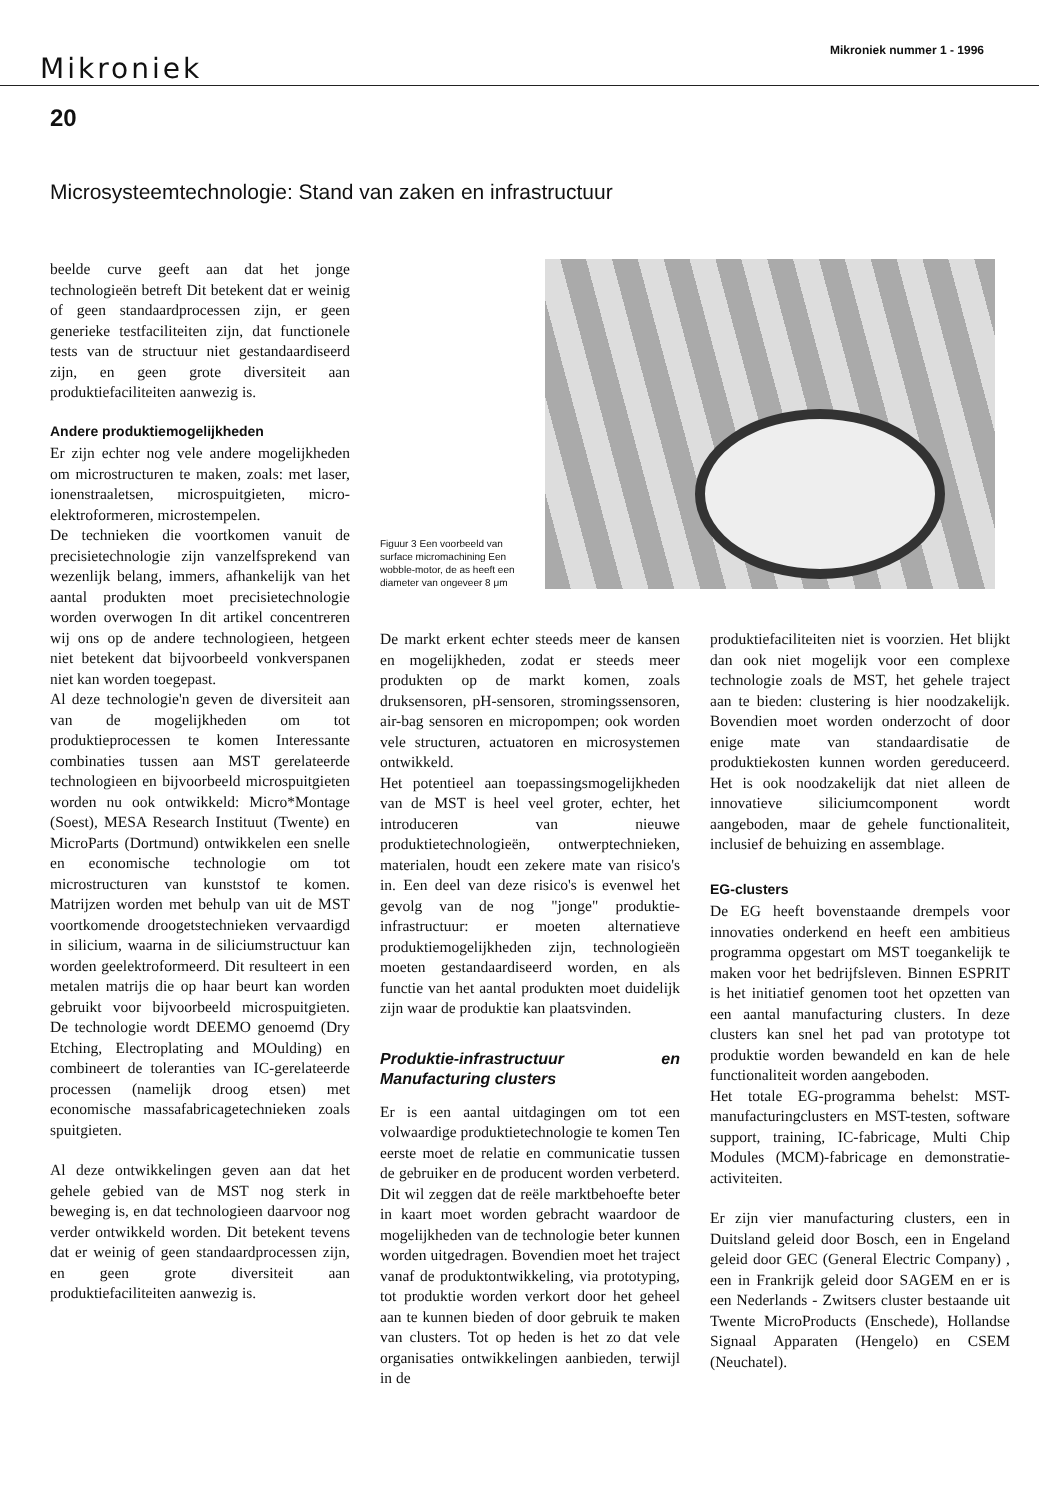Mikroniek Mikroniek nummer 1 - 1996
20
Microsysteemtechnologie: Stand van zaken en infrastructuur
beelde curve geeft aan dat het jonge technologieën betreft Dit betekent dat er weinig of geen standaardprocessen zijn, er geen generieke testfaciliteiten zijn, dat functionele tests van de structuur niet gestandaardiseerd zijn, en geen grote diversiteit aan produktiefaciliteiten aanwezig is.
Andere produktiemogelijkheden
Er zijn echter nog vele andere mogelijkheden om microstructuren te maken, zoals: met laser, ionenstraaletsen, microspuitgieten, micro-elektroformeren, microstempelen.
De technieken die voortkomen vanuit de precisietechnologie zijn vanzelfsprekend van wezenlijk belang, immers, afhankelijk van het aantal produkten moet precisietechnologie worden overwogen In dit artikel concentreren wij ons op de andere technologieen, hetgeen niet betekent dat bijvoorbeeld vonkverspanen niet kan worden toegepast.
Al deze technologie'n geven de diversiteit aan van de mogelijkheden om tot produktieprocessen te komen Interessante combinaties tussen aan MST gerelateerde technologieen en bijvoorbeeld microspuitgieten worden nu ook ontwikkeld: Micro*Montage (Soest), MESA Research Instituut (Twente) en MicroParts (Dortmund) ontwikkelen een snelle en economische technologie om tot microstructuren van kunststof te komen. Matrijzen worden met behulp van uit de MST voortkomende droogetstechnieken vervaardigd in silicium, waarna in de siliciumstructuur kan worden geelektroformeerd. Dit resulteert in een metalen matrijs die op haar beurt kan worden gebruikt voor bijvoorbeeld microspuitgieten. De technologie wordt DEEMO genoemd (Dry Etching, Electroplating and MOulding) en combineert de toleranties van IC-gerelateerde processen (namelijk droog etsen) met economische massafabricagetechnieken zoals spuitgieten.
Al deze ontwikkelingen geven aan dat het gehele gebied van de MST nog sterk in beweging is, en dat technologieen daarvoor nog verder ontwikkeld worden. Dit betekent tevens dat er weinig of geen standaardprocessen zijn, en geen grote diversiteit aan produktiefaciliteiten aanwezig is.
Figuur 3 Een voorbeeld van surface micromachining Een wobble-motor, de as heeft een diameter van ongeveer 8 μm
De markt erkent echter steeds meer de kansen en mogelijkheden, zodat er steeds meer produkten op de markt komen, zoals druksensoren, pH-sensoren, stromingssensoren, air-bag sensoren en micropompen; ook worden vele structuren, actuatoren en microsystemen ontwikkeld.
Het potentieel aan toepassingsmogelijkheden van de MST is heel veel groter, echter, het introduceren van nieuwe produktietechnologieën, ontwerptechnieken, materialen, houdt een zekere mate van risico's in. Een deel van deze risico's is evenwel het gevolg van de nog "jonge" produktie-infrastructuur: er moeten alternatieve produktiemogelijkheden zijn, technologieën moeten gestandaardiseerd worden, en als functie van het aantal produkten moet duidelijk zijn waar de produktie kan plaatsvinden.
Produktie-infrastructuur en Manufacturing clusters
Er is een aantal uitdagingen om tot een volwaardige produktietechnologie te komen Ten eerste moet de relatie en communicatie tussen de gebruiker en de producent worden verbeterd. Dit wil zeggen dat de reële marktbehoefte beter in kaart moet worden gebracht waardoor de mogelijkheden van de technologie beter kunnen worden uitgedragen. Bovendien moet het traject vanaf de produktontwikkeling, via prototyping, tot produktie worden verkort door het geheel aan te kunnen bieden of door gebruik te maken van clusters. Tot op heden is het zo dat vele organisaties ontwikkelingen aanbieden, terwijl in de
produktiefaciliteiten niet is voorzien. Het blijkt dan ook niet mogelijk voor een complexe technologie zoals de MST, het gehele traject aan te bieden: clustering is hier noodzakelijk. Bovendien moet worden onderzocht of door enige mate van standaardisatie de produktiekosten kunnen worden gereduceerd. Het is ook noodzakelijk dat niet alleen de innovatieve siliciumcomponent wordt aangeboden, maar de gehele functionaliteit, inclusief de behuizing en assemblage.
EG-clusters
De EG heeft bovenstaande drempels voor innovaties onderkend en heeft een ambitieus programma opgestart om MST toegankelijk te maken voor het bedrijfsleven. Binnen ESPRIT is het initiatief genomen toot het opzetten van een aantal manufacturing clusters. In deze clusters kan snel het pad van prototype tot produktie worden bewandeld en kan de hele functionaliteit worden aangeboden.
Het totale EG-programma behelst: MST-manufacturingclusters en MST-testen, software support, training, IC-fabricage, Multi Chip Modules (MCM)-fabricage en demonstratie-activiteiten.
Er zijn vier manufacturing clusters, een in Duitsland geleid door Bosch, een in Engeland geleid door GEC (General Electric Company) , een in Frankrijk geleid door SAGEM en er is een Nederlands - Zwitsers cluster bestaande uit Twente MicroProducts (Enschede), Hollandse Signaal Apparaten (Hengelo) en CSEM (Neuchatel).